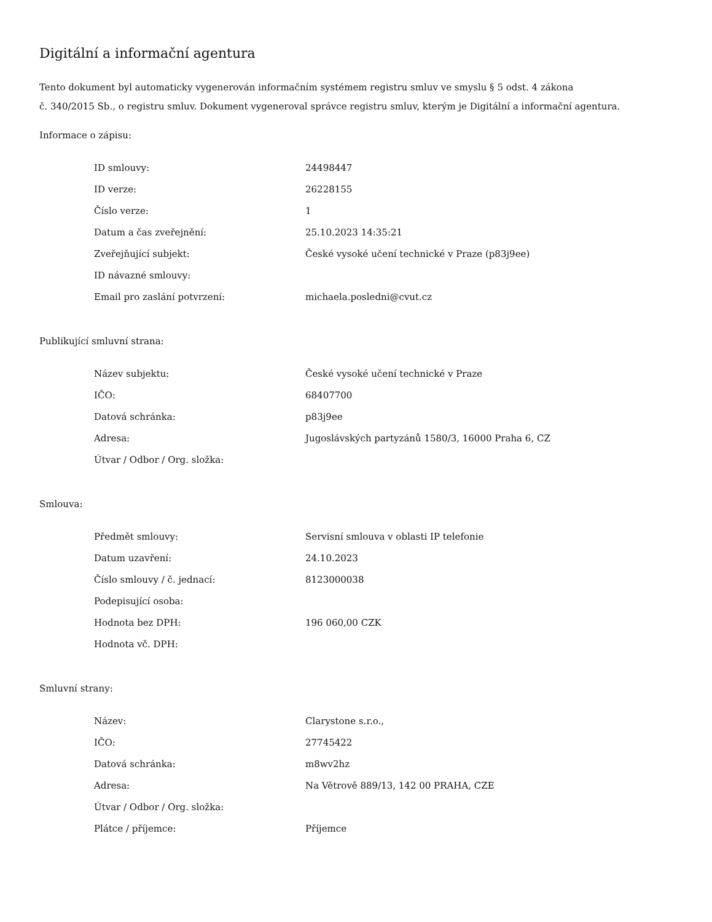Digitální a informační agentura
Tento dokument byl automaticky vygenerován informačním systémem registru smluv ve smyslu § 5 odst. 4 zákona
č. 340/2015 Sb., o registru smluv. Dokument vygeneroval správce registru smluv, kterým je Digitální a informační agentura.
Informace o zápisu:
| ID smlouvy: | 24498447 |
| ID verze: | 26228155 |
| Číslo verze: | 1 |
| Datum a čas zveřejnění: | 25.10.2023 14:35:21 |
| Zveřejňující subjekt: | České vysoké učení technické v Praze (p83j9ee) |
| ID návazné smlouvy: | |
| Email pro zaslání potvrzení: | michaela.posledni@cvut.cz |
Publikující smluvní strana:
| Název subjektu: | České vysoké učení technické v Praze |
| IČO: | 68407700 |
| Datová schránka: | p83j9ee |
| Adresa: | Jugoslávských partyzánů 1580/3, 16000 Praha 6, CZ |
| Útvar / Odbor / Org. složka: | |
Smlouva:
| Předmět smlouvy: | Servisní smlouva v oblasti IP telefonie |
| Datum uzavření: | 24.10.2023 |
| Číslo smlouvy / č. jednací: | 8123000038 |
| Podepisující osoba: | |
| Hodnota bez DPH: | 196 060,00 CZK |
| Hodnota vč. DPH: | |
Smluvní strany:
| Název: | Clarystone s.r.o., |
| IČO: | 27745422 |
| Datová schránka: | m8wv2hz |
| Adresa: | Na Větrově 889/13, 142 00 PRAHA, CZE |
| Útvar / Odbor / Org. složka: | |
| Plátce / příjemce: | Příjemce |